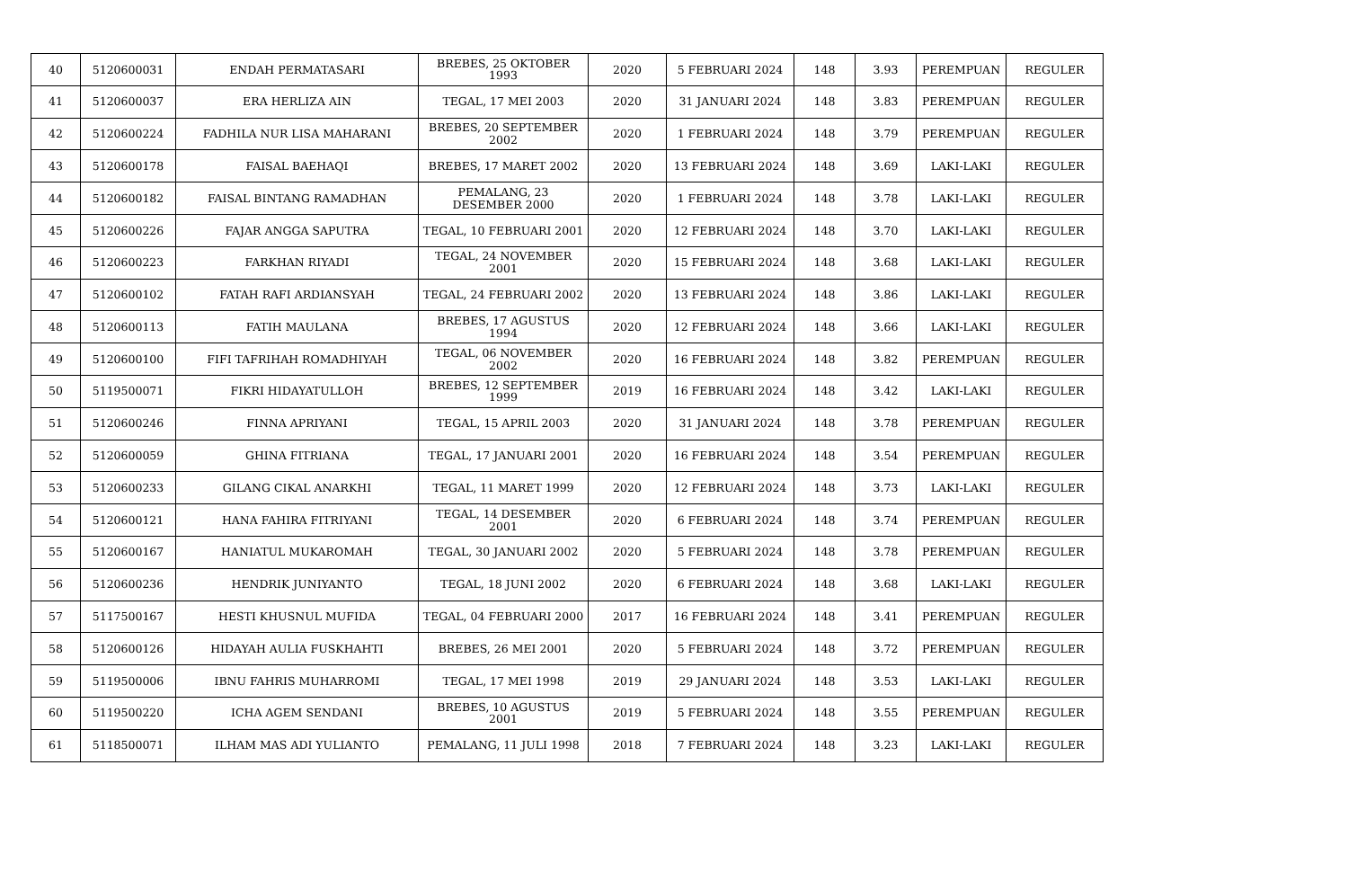| 40 | 5120600031 | ENDAH PERMATASARI | BREBES, 25 OKTOBER 1993 | 2020 | 5 FEBRUARI 2024 | 148 | 3.93 | PEREMPUAN | REGULER |
| 41 | 5120600037 | ERA HERLIZA AIN | TEGAL, 17 MEI 2003 | 2020 | 31 JANUARI 2024 | 148 | 3.83 | PEREMPUAN | REGULER |
| 42 | 5120600224 | FADHILA NUR LISA MAHARANI | BREBES, 20 SEPTEMBER 2002 | 2020 | 1 FEBRUARI 2024 | 148 | 3.79 | PEREMPUAN | REGULER |
| 43 | 5120600178 | FAISAL BAEHAQI | BREBES, 17 MARET 2002 | 2020 | 13 FEBRUARI 2024 | 148 | 3.69 | LAKI-LAKI | REGULER |
| 44 | 5120600182 | FAISAL BINTANG RAMADHAN | PEMALANG, 23 DESEMBER 2000 | 2020 | 1 FEBRUARI 2024 | 148 | 3.78 | LAKI-LAKI | REGULER |
| 45 | 5120600226 | FAJAR ANGGA SAPUTRA | TEGAL, 10 FEBRUARI 2001 | 2020 | 12 FEBRUARI 2024 | 148 | 3.70 | LAKI-LAKI | REGULER |
| 46 | 5120600223 | FARKHAN RIYADI | TEGAL, 24 NOVEMBER 2001 | 2020 | 15 FEBRUARI 2024 | 148 | 3.68 | LAKI-LAKI | REGULER |
| 47 | 5120600102 | FATAH RAFI ARDIANSYAH | TEGAL, 24 FEBRUARI 2002 | 2020 | 13 FEBRUARI 2024 | 148 | 3.86 | LAKI-LAKI | REGULER |
| 48 | 5120600113 | FATIH MAULANA | BREBES, 17 AGUSTUS 1994 | 2020 | 12 FEBRUARI 2024 | 148 | 3.66 | LAKI-LAKI | REGULER |
| 49 | 5120600100 | FIFI TAFRIHAH ROMADHIYAH | TEGAL, 06 NOVEMBER 2002 | 2020 | 16 FEBRUARI 2024 | 148 | 3.82 | PEREMPUAN | REGULER |
| 50 | 5119500071 | FIKRI HIDAYATULLOH | BREBES, 12 SEPTEMBER 1999 | 2019 | 16 FEBRUARI 2024 | 148 | 3.42 | LAKI-LAKI | REGULER |
| 51 | 5120600246 | FINNA APRIYANI | TEGAL, 15 APRIL 2003 | 2020 | 31 JANUARI 2024 | 148 | 3.78 | PEREMPUAN | REGULER |
| 52 | 5120600059 | GHINA FITRIANA | TEGAL, 17 JANUARI 2001 | 2020 | 16 FEBRUARI 2024 | 148 | 3.54 | PEREMPUAN | REGULER |
| 53 | 5120600233 | GILANG CIKAL ANARKHI | TEGAL, 11 MARET 1999 | 2020 | 12 FEBRUARI 2024 | 148 | 3.73 | LAKI-LAKI | REGULER |
| 54 | 5120600121 | HANA FAHIRA FITRIYANI | TEGAL, 14 DESEMBER 2001 | 2020 | 6 FEBRUARI 2024 | 148 | 3.74 | PEREMPUAN | REGULER |
| 55 | 5120600167 | HANIATUL MUKAROMAH | TEGAL, 30 JANUARI 2002 | 2020 | 5 FEBRUARI 2024 | 148 | 3.78 | PEREMPUAN | REGULER |
| 56 | 5120600236 | HENDRIK JUNIYANTO | TEGAL, 18 JUNI 2002 | 2020 | 6 FEBRUARI 2024 | 148 | 3.68 | LAKI-LAKI | REGULER |
| 57 | 5117500167 | HESTI KHUSNUL MUFIDA | TEGAL, 04 FEBRUARI 2000 | 2017 | 16 FEBRUARI 2024 | 148 | 3.41 | PEREMPUAN | REGULER |
| 58 | 5120600126 | HIDAYAH AULIA FUSKHAHTI | BREBES, 26 MEI 2001 | 2020 | 5 FEBRUARI 2024 | 148 | 3.72 | PEREMPUAN | REGULER |
| 59 | 5119500006 | IBNU FAHRIS MUHARROMI | TEGAL, 17 MEI 1998 | 2019 | 29 JANUARI 2024 | 148 | 3.53 | LAKI-LAKI | REGULER |
| 60 | 5119500220 | ICHA AGEM SENDANI | BREBES, 10 AGUSTUS 2001 | 2019 | 5 FEBRUARI 2024 | 148 | 3.55 | PEREMPUAN | REGULER |
| 61 | 5118500071 | ILHAM MAS ADI YULIANTO | PEMALANG, 11 JULI 1998 | 2018 | 7 FEBRUARI 2024 | 148 | 3.23 | LAKI-LAKI | REGULER |